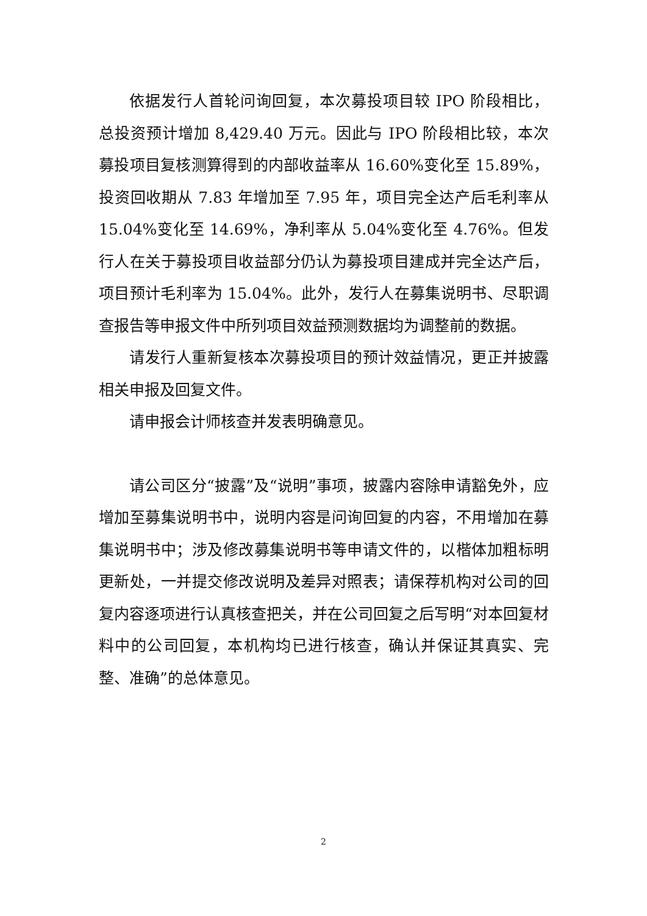依据发行人首轮问询回复，本次募投项目较 IPO 阶段相比，总投资预计增加 8,429.40 万元。因此与 IPO 阶段相比较，本次募投项目复核测算得到的内部收益率从 16.60%变化至 15.89%，投资回收期从 7.83 年增加至 7.95 年，项目完全达产后毛利率从 15.04%变化至 14.69%，净利率从 5.04%变化至 4.76%。但发行人在关于募投项目收益部分仍认为募投项目建成并完全达产后，项目预计毛利率为 15.04%。此外，发行人在募集说明书、尽职调查报告等申报文件中所列项目效益预测数据均为调整前的数据。
请发行人重新复核本次募投项目的预计效益情况，更正并披露相关申报及回复文件。
请申报会计师核查并发表明确意见。
请公司区分“披露”及“说明”事项，披露内容除申请豁免外，应增加至募集说明书中，说明内容是问询回复的内容，不用增加在募集说明书中；涉及修改募集说明书等申请文件的，以楷体加粗标明更新处，一并提交修改说明及差异对照表；请保荐机构对公司的回复内容逐项进行认真核查把关，并在公司回复之后写明“对本回复材料中的公司回复，本机构均已进行核查，确认并保证其真实、完整、准确”的总体意见。
2